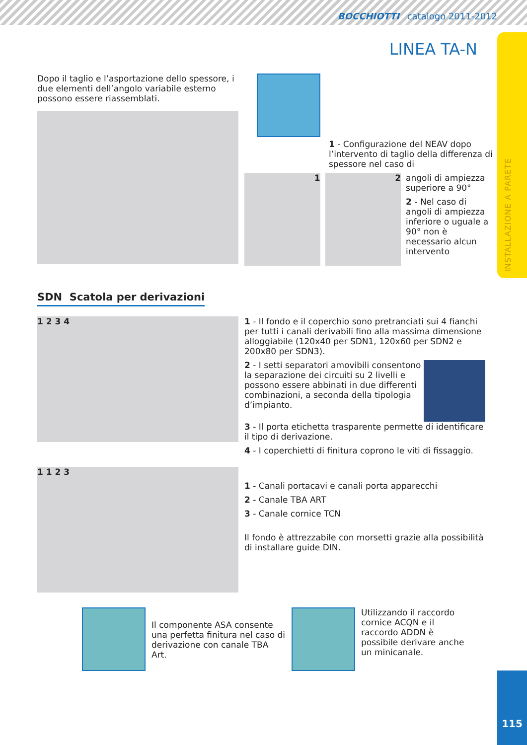BOCCHIOTTI catalogo 2011-2012
INSTALLAZIONE A PARETE
LINEA TA-N
Dopo il taglio e l’asportazione dello spessore, i due elementi dell’angolo variabile esterno possono essere riassemblati.
1 - Configurazione del NEAV dopo l’intervento di taglio della differenza di spessore nel caso di
1 2
angoli di ampiezza superiore a 90°
2 - Nel caso di angoli di ampiezza inferiore o uguale a 90° non è necessario alcun intervento
SDN Scatola per derivazioni
1 2 3 4
1 - Il fondo e il coperchio sono pretranciati sui 4 fianchi per tutti i canali derivabili fino alla massima dimensione alloggiabile (120x40 per SDN1, 120x60 per SDN2 e 200x80 per SDN3).
2 - I setti separatori amovibili consentono la separazione dei circuiti su 2 livelli e possono essere abbinati in due differenti combinazioni, a seconda della tipologia d’impianto.
3 - Il porta etichetta trasparente permette di identificare il tipo di derivazione.
4 - I coperchietti di finitura coprono le viti di fissaggio.
1 1 2 3
1 - Canali portacavi e canali porta apparecchi
2 - Canale TBA ART
3 - Canale cornice TCN
Il fondo è attrezzabile con morsetti grazie alla possibilità di installare guide DIN.
Il componente ASA consente una perfetta finitura nel caso di derivazione con canale TBA Art.
Utilizzando il raccordo cornice ACQN e il raccordo ADDN è possibile derivare anche un minicanale.
115